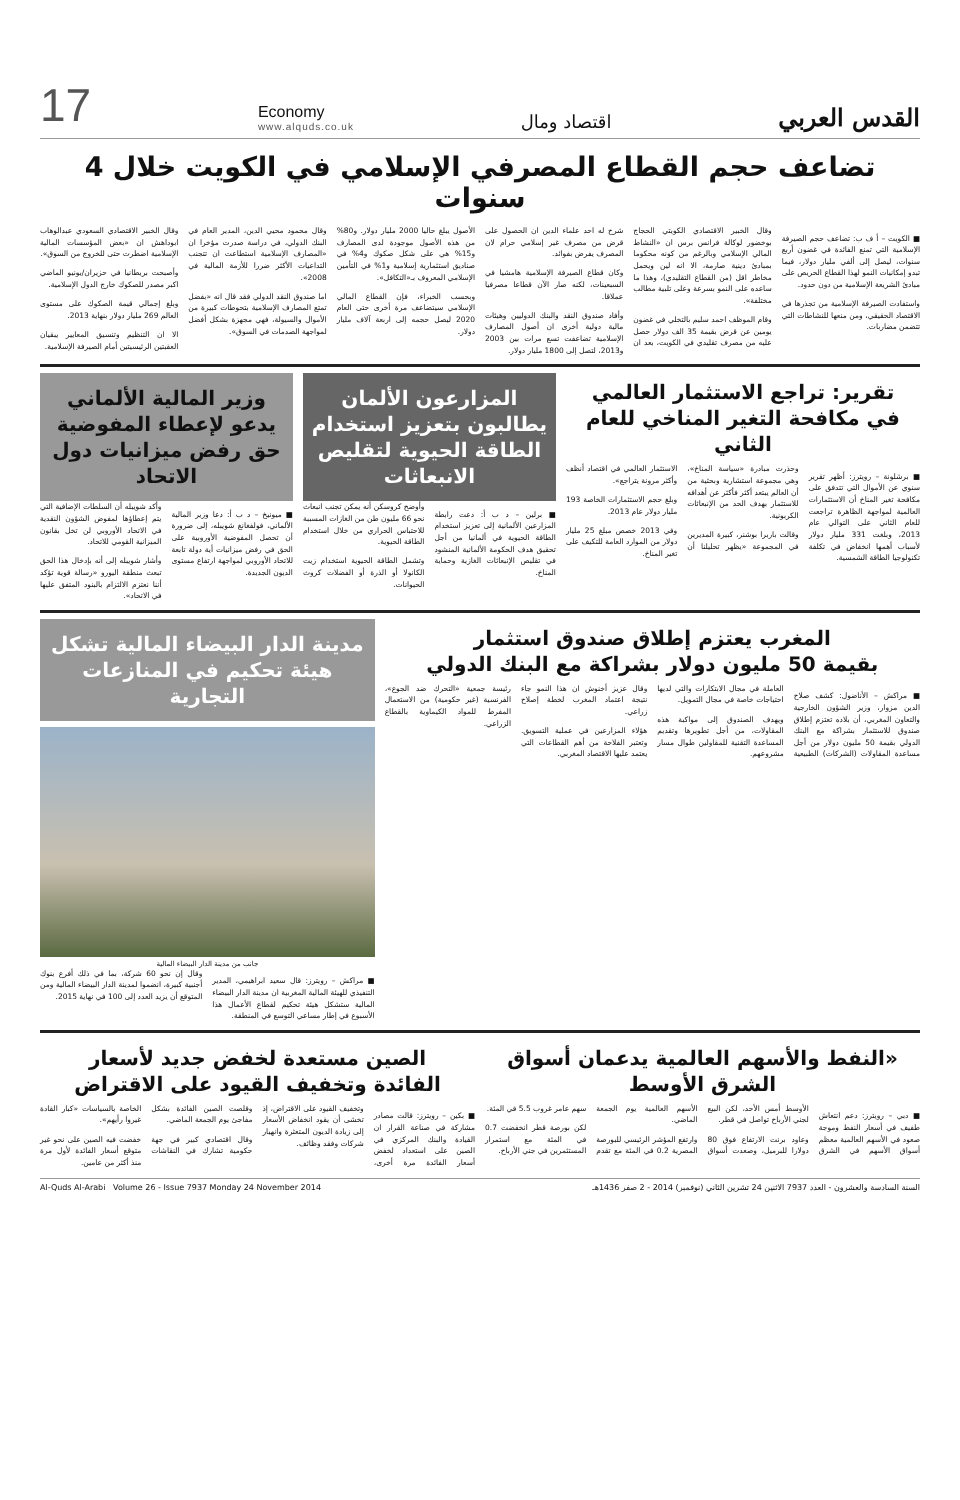17 Economy
www.alquds.co.uk اقتصاد ومال القدس العربي
تضاعف حجم القطاع المصرفي الإسلامي في الكويت خلال 4 سنوات
■ الكويت – أ ف ب: تضاعف حجم الصيرفة الإسلامية التي تمنع الفائدة في غضون أربع سنوات، ليصل إلى ألفي مليار دولار، فيما تبدو إمكانيات النمو لهذا القطاع الحريص على مبادئ الشريعة الإسلامية من دون حدود.
واستفادت الصيرفة الإسلامية من تجذرها في الاقتصاد الحقيقي، ومن منعها للنشاطات التي تتضمن مضاربات.
وقال الخبير الاقتصادي الكويتي الحجاج بوخضور لوكالة فرانس برس ان «النشاط المالي الإسلامي وبالرغم من كونه محكوما بمبادئ دينية صارمة، الا انه لين ويحمل مخاطر اقل (من القطاع التقليدي)، وهذا ما ساعده على النمو بسرعة وعلى تلبية مطالب مختلفة».
وقام الموظف احمد سليم بالتخلي في غضون يومين عن قرض بقيمة 35 الف دولار حصل عليه من مصرف تقليدي في الكويت، بعد ان شرح له احد علماء الدين ان الحصول على قرض من مصرف غير إسلامي حرام لان المصرف يفرض بفوائد.
وكان قطاع الصيرفة الإسلامية هامشيا في السبعينات، لكنه صار الآن قطاعا مصرفيا عملاقا.
وأفاد صندوق النقد والبنك الدوليين وهيئات مالية دولية أخرى ان أصول المصارف الإسلامية تضاعفت تسع مرات بين 2003 و2013، لتصل إلى 1800 مليار دولار.
الأصول يبلغ حاليا 2000 مليار دولار. و80% من هذه الأصول موجودة لدى المصارف و15% هي على شكل صكوك و4% في صناديق استثمارية إسلامية و1% في التأمين الإسلامي المعروف بـ«التكافل».
وبحسب الخبراء، فإن القطاع المالي الإسلامي سيتضاعف مرة أخرى حتى العام 2020 ليصل حجمه إلى اربعة آلاف مليار دولار.
وقال محمود محيي الدين، المدير العام في البنك الدولي، في دراسة صدرت مؤخرا ان «المصارف الإسلامية استطاعت ان تتجنب التداعيات الأكثر ضررا للأزمة المالية في 2008».
اما صندوق النقد الدولي فقد قال انه «بفضل تمتع المصارف الإسلامية بتحوطات كبيرة من الأموال والسيولة، فهي مجهزة بشكل أفضل لمواجهة الصدمات في السوق».
وقال الخبير الاقتصادي السعودي عبدالوهاب ابوداهش ان «بعض المؤسسات المالية الإسلامية اضطرت حتى للخروج من السوق».
وأصبحت بريطانيا في حزيران/يونيو الماضي اكبر مصدر للصكوك خارج الدول الإسلامية.
وبلغ إجمالي قيمة الصكوك على مستوى العالم 269 مليار دولار بنهاية 2013.
الا ان التنظيم وتنسيق المعايير يبقيان العقبتين الرئيسيتين أمام الصيرفة الإسلامية.
تقرير: تراجع الاستثمار العالمي
في مكافحة التغير المناخي للعام الثاني
■ برشلونة – رويترز: أظهر تقرير سنوي عن الأموال التي تتدفق على مكافحة تغير المناخ أن الاستثمارات العالمية لمواجهة الظاهرة تراجعت للعام الثاني على التوالي عام 2013، وبلغت 331 مليار دولار لأسباب أهمها انخفاض في تكلفة تكنولوجيا الطاقة الشمسية.
وحذرت مبادرة «سياسة المناخ»، وهي مجموعة استشارية وبحثية من أن العالم يبتعد أكثر فأكثر عن أهدافه للاستثمار بهدف الحد من الإنبعاثات الكربونية.
وقالت باربرا بوشنر، كبيرة المديرين في المجموعة «يظهر تحليلنا أن الاستثمار العالمي في اقتصاد أنظف وأكثر مرونة يتراجع».
وبلغ حجم الاستثمارات الخاصة 193 مليار دولار عام 2013.
وفي 2013 خصص مبلغ 25 مليار دولار من الموارد العامة للتكيف على تغير المناخ.
المزارعون الألمان يطالبون بتعزيز استخدام الطاقة الحيوية لتقليص الانبعاثات
■ برلين – د ب أ: دعت رابطة المزارعين الألمانية إلى تعزيز استخدام الطاقة الحيوية في ألمانيا من أجل تحقيق هدف الحكومة الألمانية المنشود في تقليص الإنبعاثات الغازية وحماية المناخ.
وأوضح كروسكن أنه يمكن تجنب انبعاث نحو 66 مليون طن من الغازات المسببة للاحتباس الحراري من خلال استخدام الطاقة الحيوية.
وتشمل الطاقة الحيوية استخدام زيت الكانولا أو الذرة أو الفضلات كروث الحيوانات.
وزير المالية الألماني يدعو لإعطاء المفوضية حق رفض ميزانيات دول الاتحاد
■ ميونيخ – د ب أ: دعا وزير المالية الألماني، فولفغانغ شويبله، إلى ضرورة أن تحصل المفوضية الأوروبية على الحق في رفض ميزانيات أية دولة تابعة للاتحاد الأوروبي لمواجهة ارتفاع مستوى الديون الجديدة.
وأكد شويبله أن السلطات الإضافية التي يتم إعطاؤها لمفوض الشؤون النقدية في الاتحاد الأوروبي لن تخل بقانون الميزانية القومي للاتحاد.
وأشار شويبله إلى أنه بإدخال هذا الحق تبعث منطقة اليورو «رسالة قوية تؤكد أننا نعتزم الالتزام بالبنود المتفق عليها في الاتحاد».
المغرب يعتزم إطلاق صندوق استثمار
بقيمة 50 مليون دولار بشراكة مع البنك الدولي
■ مراكش – الأناضول: كشف صلاح الدين مزوار، وزير الشؤون الخارجية والتعاون المغربي، أن بلاده تعتزم إطلاق صندوق للاستثمار بشراكة مع البنك الدولي بقيمة 50 مليون دولار من أجل مساعدة المقاولات (الشركات) الطبيعية العاملة في مجال الابتكارات والتي لديها احتياجات خاصة في مجال التمويل.
ويهدف الصندوق إلى مواكبة هذه المقاولات، من أجل تطويرها وتقديم المساعدة التقنية للمقاولين طوال مسار مشروعهم.
وقال عزيز أخنوش ان هذا النمو جاء نتيجة اعتماد المغرب لخطة إصلاح زراعي.
هؤلاء المزارعين في عملية التسويق. وتعتبر الفلاحة من أهم القطاعات التي يعتمد عليها الاقتصاد المغربي.
رئيسة جمعية «التحرك ضد الجوع»، الفرنسية (غير حكومية) من الاستعمال المفرط للمواد الكيماوية بالقطاع الزراعي.
مدينة الدار البيضاء المالية تشكل هيئة تحكيم في المنازعات التجارية
جانب من مدينة الدار البيضاء المالية
■ مراكش – رويترز: قال سعيد ابراهيمي، المدير التنفيذي للهيئة المالية المغربية ان مدينة الدار البيضاء المالية ستشكل هيئة تحكيم لقطاع الأعمال هذا الأسبوع في إطار مساعي التوسع في المنطقة.
وقال إن نحو 60 شركة، بما في ذلك أفرع بنوك أجنبية كبيرة، انضموا لمدينة الدار البيضاء المالية ومن المتوقع أن يزيد العدد إلى 100 في نهاية 2015.
«النفط والأسهم العالمية يدعمان أسواق الشرق الأوسط
■ دبي – رويترز: دعم انتعاش طفيف في أسعار النفط وموجة صعود في الأسهم العالمية معظم أسواق الأسهم في الشرق الأوسط أمس الأحد، لكن البيع لجني الأرباح تواصل في قطر.
وعاود برنت الارتفاع فوق 80 دولارا للبرميل، وصعدت أسواق الأسهم العالمية يوم الجمعة الماضي.
وارتفع المؤشر الرئيسي للبورصة المصرية 0.2 في المئة مع تقدم سهم عامر غروب 5.5 في المئة.
لكن بورصة قطر انخفضت 0.7 في المئة مع استمرار المستثمرين في جني الأرباح.
الصين مستعدة لخفض جديد لأسعار
الفائدة وتخفيف القيود على الاقتراض
■ بكين – رويترز: قالت مصادر مشاركة في صناعة القرار ان القيادة والبنك المركزي في الصين على استعداد لخفض أسعار الفائدة مرة أخرى، وتخفيف القيود على الاقتراض، إذ تخشى أن يقود انخفاض الأسعار إلى زيادة الديون المتعثرة وانهيار شركات وفقد وظائف.
وقلصت الصين الفائدة بشكل مفاجئ يوم الجمعة الماضي.
وقال اقتصادي كبير في جهة حكومية تشارك في النقاشات الخاصة بالسياسات «كبار القادة غيروا رأيهم».
خفضت فيه الصين على نحو غير متوقع أسعار الفائدة لأول مرة منذ أكثر من عامين.
السنة السادسة والعشرون - العدد 7937 الاثنين 24 تشرين الثاني (نوفمبر) 2014 - 2 صفر 1436هـ Al-Quds Al-Arabi Volume 26 - Issue 7937 Monday 24 November 2014